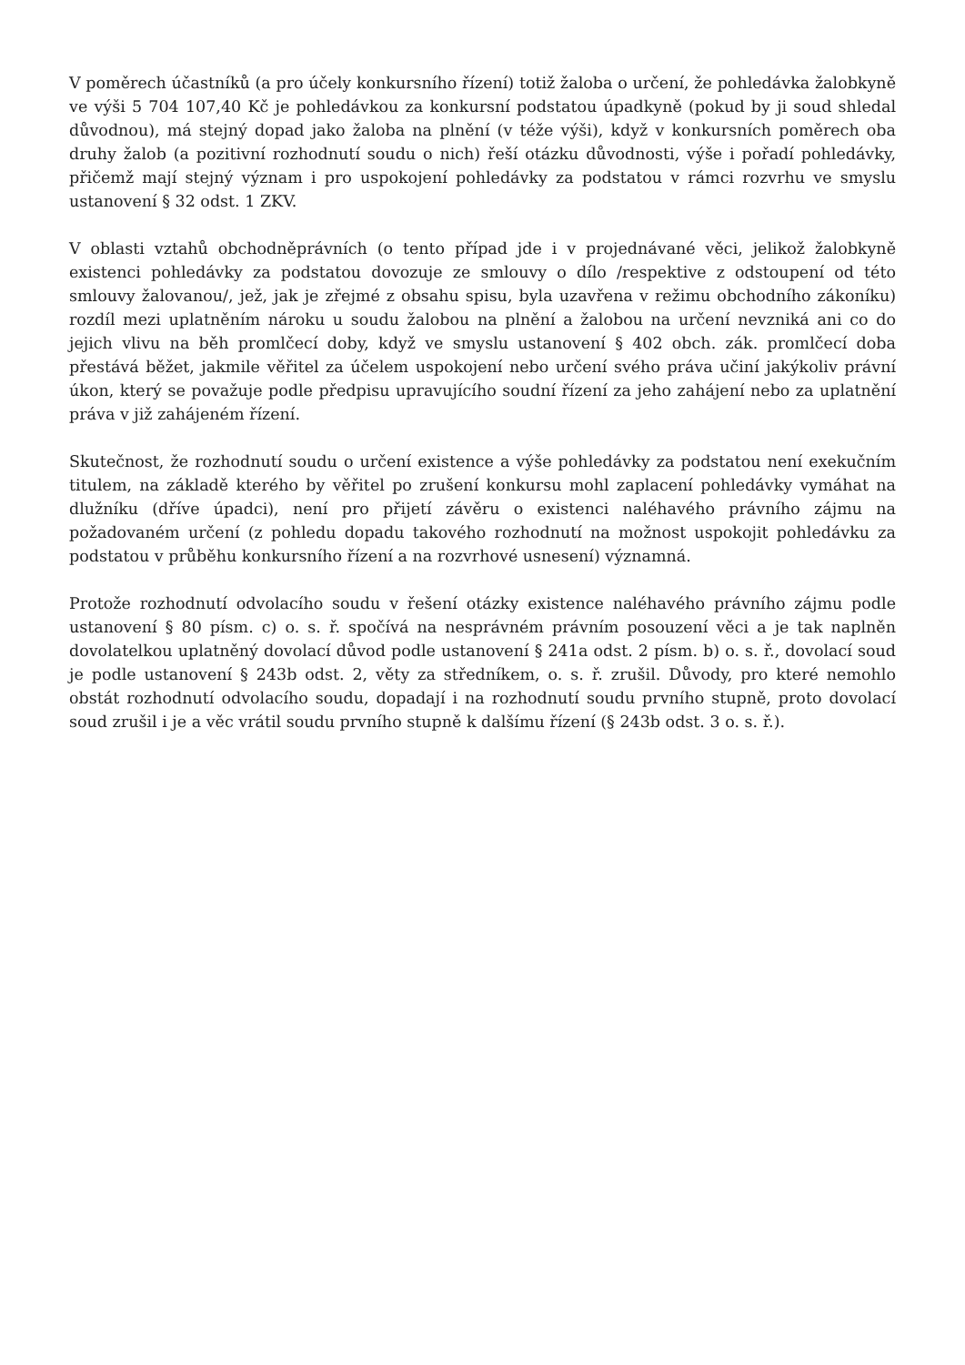V poměrech účastníků (a pro účely konkursního řízení) totiž žaloba o určení, že pohledávka žalobkyně ve výši 5 704 107,40 Kč je pohledávkou za konkursní podstatou úpadkyně (pokud by ji soud shledal důvodnou), má stejný dopad jako žaloba na plnění (v téže výši), když v konkursních poměrech oba druhy žalob (a pozitivní rozhodnutí soudu o nich) řeší otázku důvodnosti, výše i pořadí pohledávky, přičemž mají stejný význam i pro uspokojení pohledávky za podstatou v rámci rozvrhu ve smyslu ustanovení § 32 odst. 1 ZKV.
V oblasti vztahů obchodněprávních (o tento případ jde i v projednávané věci, jelikož žalobkyně existenci pohledávky za podstatou dovozuje ze smlouvy o dílo /respektive z odstoupení od této smlouvy žalovanou/, jež, jak je zřejmé z obsahu spisu, byla uzavřena v režimu obchodního zákoníku) rozdíl mezi uplatněním nároku u soudu žalobou na plnění a žalobou na určení nevzniká ani co do jejich vlivu na běh promlčecí doby, když ve smyslu ustanovení § 402 obch. zák. promlčecí doba přestává běžet, jakmile věřitel za účelem uspokojení nebo určení svého práva učiní jakýkoliv právní úkon, který se považuje podle předpisu upravujícího soudní řízení za jeho zahájení nebo za uplatnění práva v již zahájeném řízení.
Skutečnost, že rozhodnutí soudu o určení existence a výše pohledávky za podstatou není exekučním titulem, na základě kterého by věřitel po zrušení konkursu mohl zaplacení pohledávky vymáhat na dlužníku (dříve úpadci), není pro přijetí závěru o existenci naléhavého právního zájmu na požadovaném určení (z pohledu dopadu takového rozhodnutí na možnost uspokojit pohledávku za podstatou v průběhu konkursního řízení a na rozvrhové usnesení) významná.
Protože rozhodnutí odvolacího soudu v řešení otázky existence naléhavého právního zájmu podle ustanovení § 80 písm. c) o. s. ř. spočívá na nesprávném právním posouzení věci a je tak naplněn dovolatelkou uplatněný dovolací důvod podle ustanovení § 241a odst. 2 písm. b) o. s. ř., dovolací soud je podle ustanovení § 243b odst. 2, věty za středníkem, o. s. ř. zrušil. Důvody, pro které nemohlo obstát rozhodnutí odvolacího soudu, dopadají i na rozhodnutí soudu prvního stupně, proto dovolací soud zrušil i je a věc vrátil soudu prvního stupně k dalšímu řízení (§ 243b odst. 3 o. s. ř.).